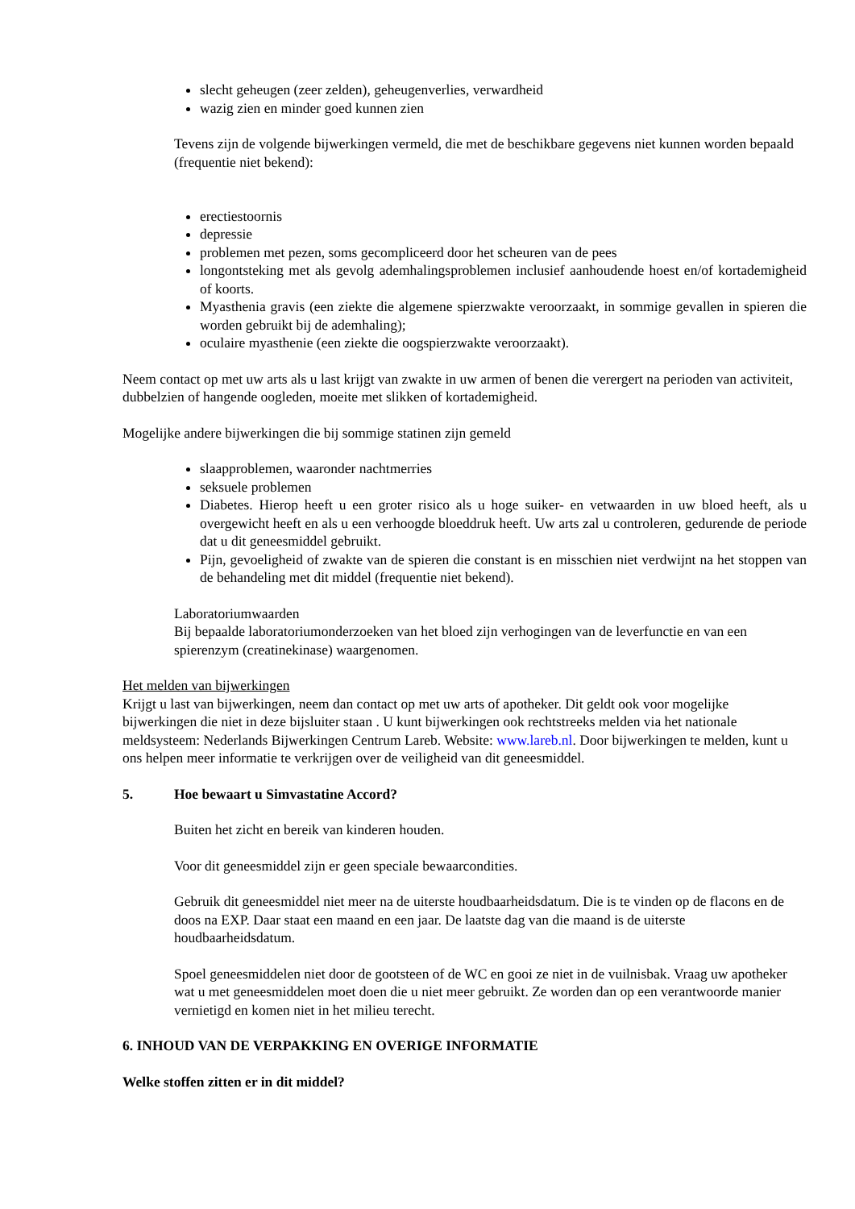slecht geheugen (zeer zelden), geheugenverlies, verwardheid
wazig zien en minder goed kunnen zien
Tevens zijn de volgende bijwerkingen vermeld, die met de beschikbare gegevens niet kunnen worden bepaald (frequentie niet bekend):
erectiestoornis
depressie
problemen met pezen, soms gecompliceerd door het scheuren van de pees
longontsteking met als gevolg ademhalingsproblemen inclusief aanhoudende hoest en/of kortademigheid of koorts.
Myasthenia gravis (een ziekte die algemene spierzwakte veroorzaakt, in sommige gevallen in spieren die worden gebruikt bij de ademhaling);
oculaire myasthenie (een ziekte die oogspierzwakte veroorzaakt).
Neem contact op met uw arts als u last krijgt van zwakte in uw armen of benen die verergert na perioden van activiteit, dubbelzien of hangende oogleden, moeite met slikken of kortademigheid.
Mogelijke andere bijwerkingen die bij sommige statinen zijn gemeld
slaapproblemen, waaronder nachtmerries
seksuele problemen
Diabetes. Hierop heeft u een groter risico als u hoge suiker- en vetwaarden in uw bloed heeft, als u overgewicht heeft en als u een verhoogde bloeddruk heeft. Uw arts zal u controleren, gedurende de periode dat u dit geneesmiddel gebruikt.
Pijn, gevoeligheid of zwakte van de spieren die constant is en misschien niet verdwijnt na het stoppen van de behandeling met dit middel (frequentie niet bekend).
Laboratoriumwaarden
Bij bepaalde laboratoriumonderzoeken van het bloed zijn verhogingen van de leverfunctie en van een spierenzym (creatinekinase) waargenomen.
Het melden van bijwerkingen
Krijgt u last van bijwerkingen, neem dan contact op met uw arts of apotheker. Dit geldt ook voor mogelijke bijwerkingen die niet in deze bijsluiter staan . U kunt bijwerkingen ook rechtstreeks melden via het nationale meldsysteem: Nederlands Bijwerkingen Centrum Lareb. Website: www.lareb.nl. Door bijwerkingen te melden, kunt u ons helpen meer informatie te verkrijgen over de veiligheid van dit geneesmiddel.
5. Hoe bewaart u Simvastatine Accord?
Buiten het zicht en bereik van kinderen houden.
Voor dit geneesmiddel zijn er geen speciale bewaarcondities.
Gebruik dit geneesmiddel niet meer na de uiterste houdbaarheidsdatum. Die is te vinden op de flacons en de doos na EXP. Daar staat een maand en een jaar. De laatste dag van die maand is de uiterste houdbaarheidsdatum.
Spoel geneesmiddelen niet door de gootsteen of de WC en gooi ze niet in de vuilnisbak. Vraag uw apotheker wat u met geneesmiddelen moet doen die u niet meer gebruikt. Ze worden dan op een verantwoorde manier vernietigd en komen niet in het milieu terecht.
6. INHOUD VAN DE VERPAKKING EN OVERIGE INFORMATIE
Welke stoffen zitten er in dit middel?